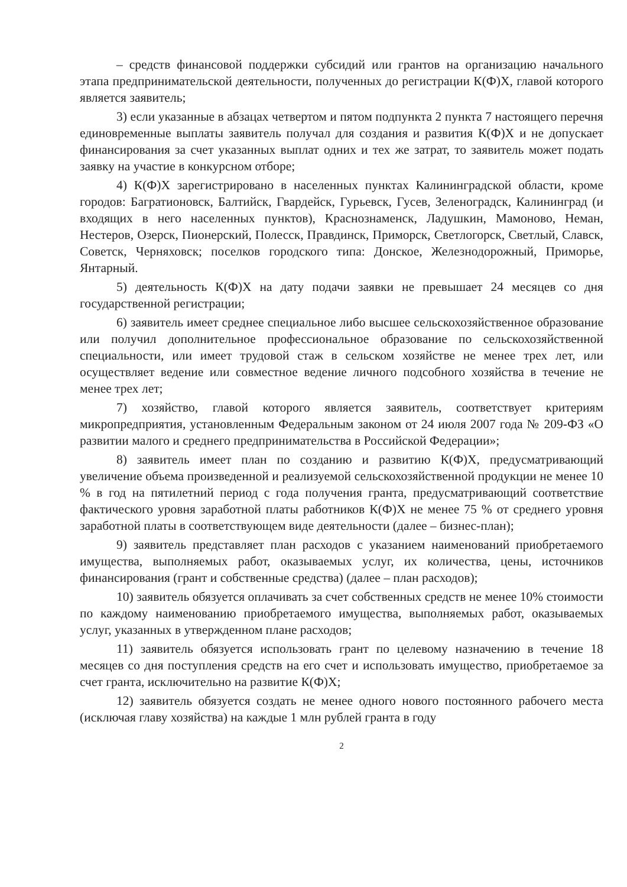– средств финансовой поддержки субсидий или грантов на организацию начального этапа предпринимательской деятельности, полученных до регистрации К(Ф)Х, главой которого является заявитель;
3) если указанные в абзацах четвертом и пятом подпункта 2 пункта 7 настоящего перечня единовременные выплаты заявитель получал для создания и развития К(Ф)Х и не допускает финансирования за счет указанных выплат одних и тех же затрат, то заявитель может подать заявку на участие в конкурсном отборе;
4) К(Ф)Х зарегистрировано в населенных пунктах Калининградской области, кроме городов: Багратионовск, Балтийск, Гвардейск, Гурьевск, Гусев, Зеленоградск, Калининград (и входящих в него населенных пунктов), Краснознаменск, Ладушкин, Мамоново, Неман, Нестеров, Озерск, Пионерский, Полесск, Правдинск, Приморск, Светлогорск, Светлый, Славск, Советск, Черняховск; поселков городского типа: Донское, Железнодорожный, Приморье, Янтарный.
5) деятельность К(Ф)Х на дату подачи заявки не превышает 24 месяцев со дня государственной регистрации;
6) заявитель имеет среднее специальное либо высшее сельскохозяйственное образование или получил дополнительное профессиональное образование по сельскохозяйственной специальности, или имеет трудовой стаж в сельском хозяйстве не менее трех лет, или осуществляет ведение или совместное ведение личного подсобного хозяйства в течение не менее трех лет;
7) хозяйство, главой которого является заявитель, соответствует критериям микропредприятия, установленным Федеральным законом от 24 июля 2007 года № 209-ФЗ «О развитии малого и среднего предпринимательства в Российской Федерации»;
8) заявитель имеет план по созданию и развитию К(Ф)Х, предусматривающий увеличение объема произведенной и реализуемой сельскохозяйственной продукции не менее 10 % в год на пятилетний период с года получения гранта, предусматривающий соответствие фактического уровня заработной платы работников К(Ф)Х не менее 75 % от среднего уровня заработной платы в соответствующем виде деятельности (далее – бизнес-план);
9) заявитель представляет план расходов с указанием наименований приобретаемого имущества, выполняемых работ, оказываемых услуг, их количества, цены, источников финансирования (грант и собственные средства) (далее – план расходов);
10) заявитель обязуется оплачивать за счет собственных средств не менее 10% стоимости по каждому наименованию приобретаемого имущества, выполняемых работ, оказываемых услуг, указанных в утвержденном плане расходов;
11) заявитель обязуется использовать грант по целевому назначению в течение 18 месяцев со дня поступления средств на его счет и использовать имущество, приобретаемое за счет гранта, исключительно на развитие К(Ф)Х;
12) заявитель обязуется создать не менее одного нового постоянного рабочего места (исключая главу хозяйства) на каждые 1 млн рублей гранта в году
2